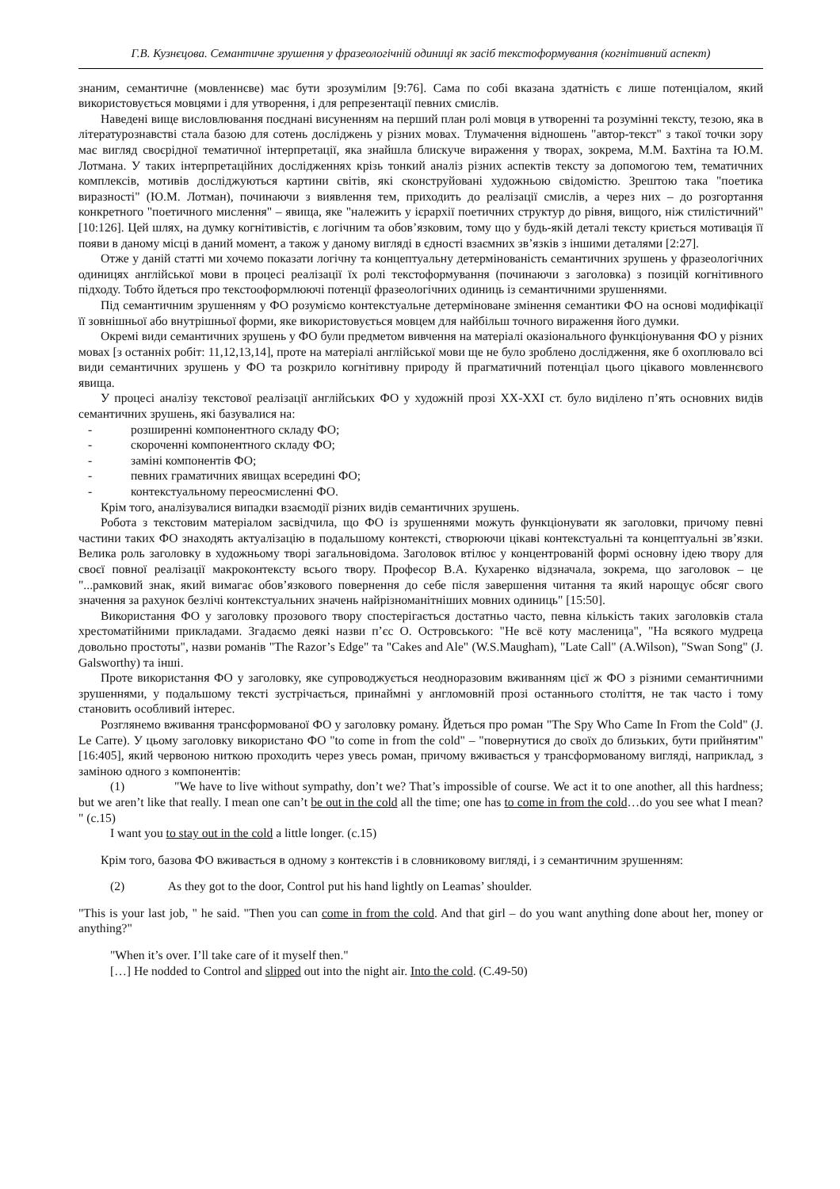Г.В. Кузнєцова. Семантичне зрушення у фразеологічній одиниці як засіб текстоформування (когнітивний аспект)
знаним, семантичне (мовленнєве) має бути зрозумілим [9:76]. Сама по собі вказана здатність є лише потенціалом, який використовується мовцями і для утворення, і для репрезентації певних смислів.
Наведені вище висловлювання поєднані висуненням на перший план ролі мовця в утворенні та розумінні тексту, тезою, яка в літературознавстві стала базою для сотень досліджень у різних мовах. Тлумачення відношень "автор-текст" з такої точки зору має вигляд своєрідної тематичної інтерпретації, яка знайшла блискуче вираження у творах, зокрема, М.М. Бахтіна та Ю.М. Лотмана. У таких інтерпретаційних дослідженнях крізь тонкий аналіз різних аспектів тексту за допомогою тем, тематичних комплексів, мотивів досліджуються картини світів, які сконструйовані художньою свідомістю. Зрештою така "поетика виразності" (Ю.М. Лотман), починаючи з виявлення тем, приходить до реалізації смислів, а через них – до розгортання конкретного "поетичного мислення" – явища, яке "належить у ієрархії поетичних структур до рівня, вищого, ніж стилістичний" [10:126]. Цей шлях, на думку когнітивістів, є логічним та обов’язковим, тому що у будь-якій деталі тексту криється мотивація її появи в даному місці в даний момент, а також у даному вигляді в єдності взаємних зв’язків з іншими деталями [2:27].
Отже у даній статті ми хочемо показати логічну та концептуальну детермінованість семантичних зрушень у фразеологічних одиницях англійської мови в процесі реалізації їх ролі текстоформування (починаючи з заголовка) з позицій когнітивного підходу. Тобто йдеться про текстооформлюючі потенції фразеологічних одиниць із семантичними зрушеннями.
Під семантичним зрушенням у ФО розуміємо контекстуальне детерміноване змінення семантики ФО на основі модифікації її зовнішньої або внутрішньої форми, яке використовується мовцем для найбільш точного вираження його думки.
Окремі види семантичних зрушень у ФО були предметом вивчення на матеріалі оказіонального функціонування ФО у різних мовах [з останніх робіт: 11,12,13,14], проте на матеріалі англійської мови ще не було зроблено дослідження, яке б охоплювало всі види семантичних зрушень у ФО та розкрило когнітивну природу й прагматичний потенціал цього цікавого мовленнєвого явища.
У процесі аналізу текстової реалізації англійських ФО у художній прозі XX-XXI ст. було виділено п’ять основних видів семантичних зрушень, які базувалися на:
- розширенні компонентного складу ФО;
- скороченні компонентного складу ФО;
- заміні компонентів ФО;
- певних граматичних явищах всередині ФО;
- контекстуальному переосмисленні ФО.
Крім того, аналізувалися випадки взаємодії різних видів семантичних зрушень.
Робота з текстовим матеріалом засвідчила, що ФО із зрушеннями можуть функціонувати як заголовки, причому певні частини таких ФО знаходять актуалізацію в подальшому контексті, створюючи цікаві контекстуальні та концептуальні зв’язки. Велика роль заголовку в художньому творі загальновідома. Заголовок втілює у концентрованій формі основну ідею твору для своєї повної реалізації макроконтексту всього твору. Професор В.А. Кухаренко відзначала, зокрема, що заголовок – це "...рамковий знак, який вимагає обов’язкового повернення до себе після завершення читання та який нарощує обсяг свого значення за рахунок безлічі контекстуальних значень найрізноманітніших мовних одиниць" [15:50].
Використання ФО у заголовку прозового твору спостерігається достатньо часто, певна кількість таких заголовків стала хрестоматійними прикладами. Згадаємо деякі назви п’єс О. Островського: "Не всё коту масленица", "На всякого мудреца довольно простоты", назви романів "The Razor’s Edge" та "Cakes and Ale" (W.S.Maugham), "Late Call" (A.Wilson), "Swan Song" (J. Galsworthy) та інші.
Проте використання ФО у заголовку, яке супроводжується неодноразовим вживанням цієї ж ФО з різними семантичними зрушеннями, у подальшому тексті зустрічається, принаймні у англомовній прозі останнього століття, не так часто і тому становить особливий інтерес.
Розглянемо вживання трансформованої ФО у заголовку роману. Йдеться про роман "The Spy Who Came In From the Cold" (J. Le Carre). У цьому заголовку використано ФО "to come in from the cold" – "повернутися до своїх до близьких, бути прийнятим" [16:405], який червоною ниткою проходить через увесь роман, причому вживається у трансформованому вигляді, наприклад, з заміною одного з компонентів:
(1) "We have to live without sympathy, don’t we? That’s impossible of course. We act it to one another, all this hardness; but we aren’t like that really. I mean one can’t be out in the cold all the time; one has to come in from the cold…do you see what I mean? " (c.15)
I want you to stay out in the cold a little longer. (c.15)
Крім того, базова ФО вживається в одному з контекстів і в словниковому вигляді, і з семантичним зрушенням:
(2) As they got to the door, Control put his hand lightly on Leamas’ shoulder.
"This is your last job, " he said. "Then you can come in from the cold. And that girl – do you want anything done about her, money or anything?"
"When it’s over. I’ll take care of it myself then."
[…] He nodded to Control and slipped out into the night air. Into the cold. (C.49-50)